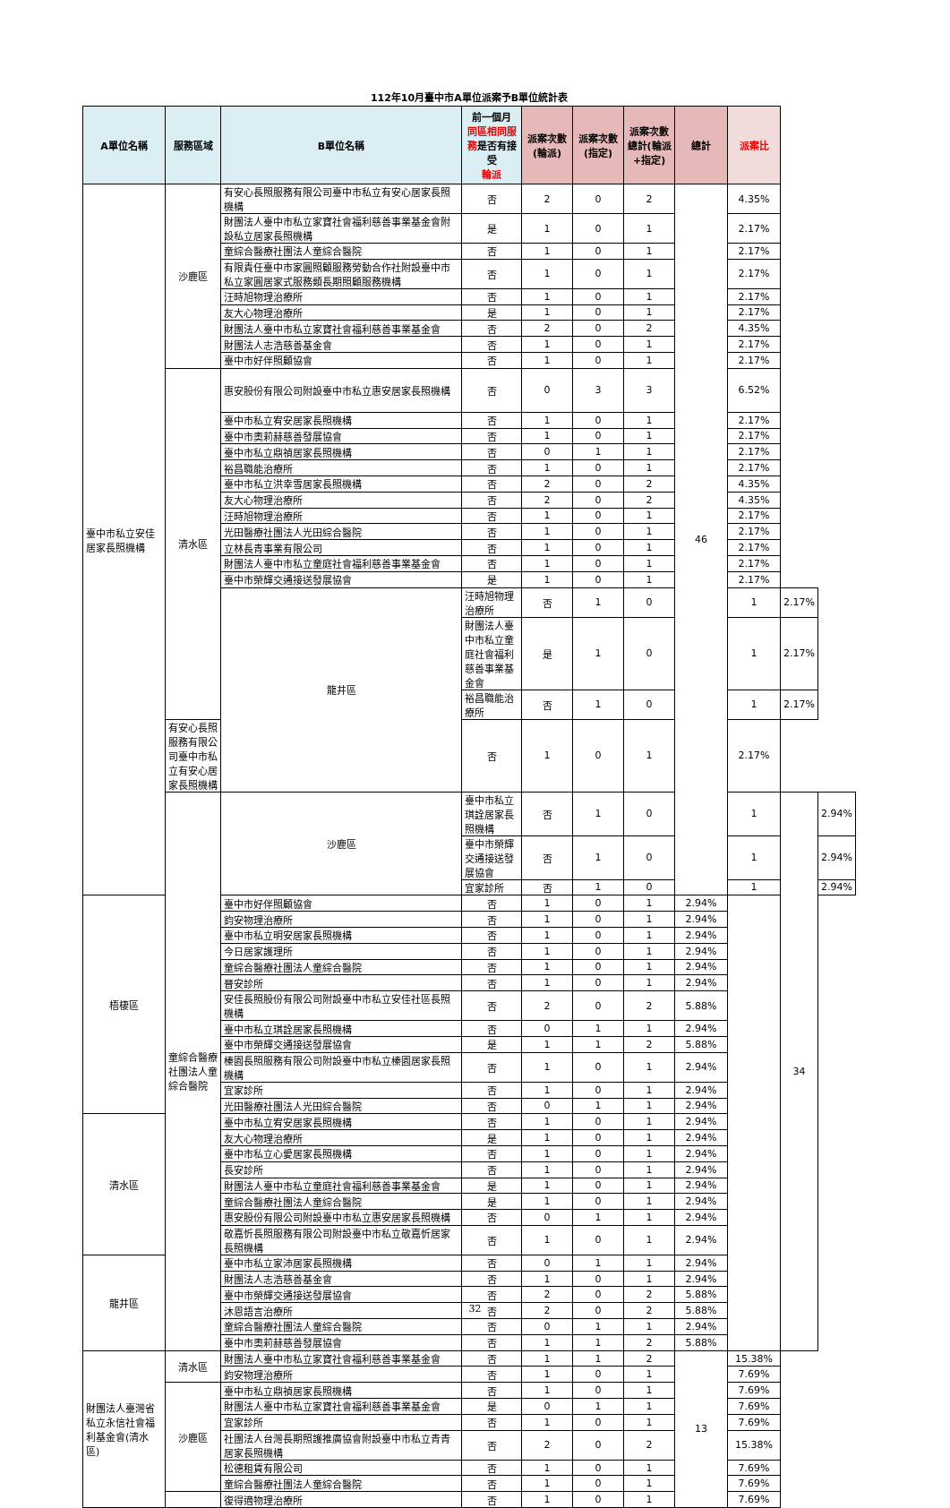112年10月臺中市A單位派案予B單位統計表
| A單位名稱 | 服務區域 | B單位名稱 | 前一個月 同區相同服務 是否有接受 輪派 | 派案次數(輪派) | 派案次數(指定) | 派案次數總計(輪派+指定) | 總計 | 派案比 | | |
| --- | --- | --- | --- | --- | --- | --- | --- | --- | --- | --- |
| 臺中市私立安佳居家長照機構 | 沙鹿區 | 有安心長照服務有限公司臺中市私立有安心居家長照機構 | 否 | 2 | 0 | 2 | 46 | 4.35% | | |
| | | 財團法人臺中市私立家寶社會福利慈善事業基金會附設私立居家長照機構 | 是 | 1 | 0 | 1 | | 2.17% | | |
| | | 童綜合醫療社團法人童綜合醫院 | 否 | 1 | 0 | 1 | | 2.17% | | |
| | | 有限責任臺中市家圓照顧服務勞動合作社附設臺中市私立家圓居家式服務類長期照顧服務機構 | 否 | 1 | 0 | 1 | | 2.17% | | |
| | | 汪時旭物理治療所 | 否 | 1 | 0 | 1 | | 2.17% | | |
| | | 友大心物理治療所 | 是 | 1 | 0 | 1 | | 2.17% | | |
| | | 財團法人臺中市私立家寶社會福利慈善事業基金會 | 否 | 2 | 0 | 2 | | 4.35% | | |
| | | 財團法人志浩慈善基金會 | 否 | 1 | 0 | 1 | | 2.17% | | |
| | | 臺中市好伴照顧協會 | 否 | 1 | 0 | 1 | | 2.17% | | |
| | 清水區 | 惠安股份有限公司附設臺中市私立惠安居家長照機構 | 否 | 0 | 3 | 3 | | 6.52% | | |
| | | 臺中市私立宥安居家長照機構 | 否 | 1 | 0 | 1 | | 2.17% | | |
| | | 臺中市奧莉赫慈善發展協會 | 否 | 1 | 0 | 1 | | 2.17% | | |
| | | 臺中市私立鼎禎居家長照機構 | 否 | 0 | 1 | 1 | | 2.17% | | |
| | | 裕昌職能治療所 | 否 | 1 | 0 | 1 | | 2.17% | | |
| | | 臺中市私立洪幸雪居家長照機構 | 否 | 2 | 0 | 2 | | 4.35% | | |
| | | 友大心物理治療所 | 否 | 2 | 0 | 2 | | 4.35% | | |
| | | 汪時旭物理治療所 | 否 | 1 | 0 | 1 | | 2.17% | | |
| | | 光田醫療社團法人光田綜合醫院 | 否 | 1 | 0 | 1 | | 2.17% | | |
| | | 立林長青事業有限公司 | 否 | 1 | 0 | 1 | | 2.17% | | |
| | | 財團法人臺中市私立童庭社會福利慈善事業基金會 | 否 | 1 | 0 | 1 | | 2.17% | | |
| | | 臺中市榮輝交通接送發展協會 | 是 | 1 | 0 | 1 | | 2.17% | | |
| | | 龍井區 | 汪時旭物理治療所 | 否 | 1 | 0 | | 1 | 2.17% | |
| | | | 財團法人臺中市私立童庭社會福利慈善事業基金會 | 是 | 1 | 0 | | 1 | 2.17% | |
| | | | 裕昌職能治療所 | 否 | 1 | 0 | | 1 | 2.17% | |
| | 有安心長照服務有限公司臺中市私立有安心居家長照機構 | | 否 | 1 | 0 | 1 | | 2.17% | | |
| | 童綜合醫療社團法人童綜合醫院 | 沙鹿區 | 臺中市私立琪詮居家長照機構 | 否 | 1 | 0 | | 1 | 34 | 2.94% |
| | | | 臺中市榮輝交通接送發展協會 | 否 | 1 | 0 | | 1 | | 2.94% |
| | | | 宜家診所 | 否 | 1 | 0 | | 1 | | 2.94% |
| 梧棲區 | | 臺中市好伴照顧協會 | 否 | 1 | 0 | 1 | 2.94% | | | |
| | | 鈞安物理治療所 | 否 | 1 | 0 | 1 | 2.94% | | | |
| | | 臺中市私立明安居家長照機構 | 否 | 1 | 0 | 1 | 2.94% | | | |
| | | 今日居家護理所 | 否 | 1 | 0 | 1 | 2.94% | | | |
| | | 童綜合醫療社團法人童綜合醫院 | 否 | 1 | 0 | 1 | 2.94% | | | |
| | | 晉安診所 | 否 | 1 | 0 | 1 | 2.94% | | | |
| | | 安佳長照股份有限公司附設臺中市私立安佳社區長照機構 | 否 | 2 | 0 | 2 | 5.88% | | | |
| | | 臺中市私立琪詮居家長照機構 | 否 | 0 | 1 | 1 | 2.94% | | | |
| | | 臺中市榮輝交通接送發展協會 | 是 | 1 | 1 | 2 | 5.88% | | | |
| | | 榛園長照服務有限公司附設臺中市私立榛園居家長照機構 | 否 | 1 | 0 | 1 | 2.94% | | | |
| | | 宜家診所 | 否 | 1 | 0 | 1 | 2.94% | | | |
| | | 光田醫療社團法人光田綜合醫院 | 否 | 0 | 1 | 1 | 2.94% | | | |
| 清水區 | | 臺中市私立宥安居家長照機構 | 否 | 1 | 0 | 1 | 2.94% | | | |
| | | 友大心物理治療所 | 是 | 1 | 0 | 1 | 2.94% | | | |
| | | 臺中市私立心愛居家長照機構 | 否 | 1 | 0 | 1 | 2.94% | | | |
| | | 長安診所 | 否 | 1 | 0 | 1 | 2.94% | | | |
| | | 財團法人臺中市私立童庭社會福利慈善事業基金會 | 是 | 1 | 0 | 1 | 2.94% | | | |
| | | 童綜合醫療社團法人童綜合醫院 | 是 | 1 | 0 | 1 | 2.94% | | | |
| | | 惠安股份有限公司附設臺中市私立惠安居家長照機構 | 否 | 0 | 1 | 1 | 2.94% | | | |
| | | 敬嘉忻長照服務有限公司附設臺中市私立敬嘉忻居家長照機構 | 否 | 1 | 0 | 1 | 2.94% | | | |
| 龍井區 | | 臺中市私立家沛居家長照機構 | 否 | 0 | 1 | 1 | 2.94% | | | |
| | | 財團法人志浩慈善基金會 | 否 | 1 | 0 | 1 | 2.94% | | | |
| | | 臺中市榮輝交通接送發展協會 | 否 | 2 | 0 | 2 | 5.88% | | | |
| | | 沐恩語言治療所 | 否 | 2 | 0 | 2 | 5.88% | | | |
| | | 童綜合醫療社團法人童綜合醫院 | 否 | 0 | 1 | 1 | 2.94% | | | |
| | | 臺中市奧莉赫慈善發展協會 | 否 | 1 | 1 | 2 | 5.88% | | | |
| 財團法人臺灣省私立永信社會福利基金會(清水區) | 清水區 | 財團法人臺中市私立家寶社會福利慈善事業基金會 | 否 | 1 | 1 | 2 | 13 | 15.38% | | |
| | | 鈞安物理治療所 | 否 | 1 | 0 | 1 | | 7.69% | | |
| | 沙鹿區 | 臺中市私立鼎禎居家長照機構 | 否 | 1 | 0 | 1 | | 7.69% | | |
| | | 財團法人臺中市私立家寶社會福利慈善事業基金會 | 是 | 0 | 1 | 1 | | 7.69% | | |
| | | 宜家診所 | 否 | 1 | 0 | 1 | | 7.69% | | |
| | | 社團法人台灣長期照護推廣協會附設臺中市私立青青居家長照機構 | 否 | 2 | 0 | 2 | | 15.38% | | |
| | | 松德租賃有限公司 | 否 | 1 | 0 | 1 | | 7.69% | | |
| | | 童綜合醫療社團法人童綜合醫院 | 否 | 1 | 0 | 1 | | 7.69% | | |
| | | 復得適物理治療所 | 否 | 1 | 0 | 1 | | 7.69% | | |
32